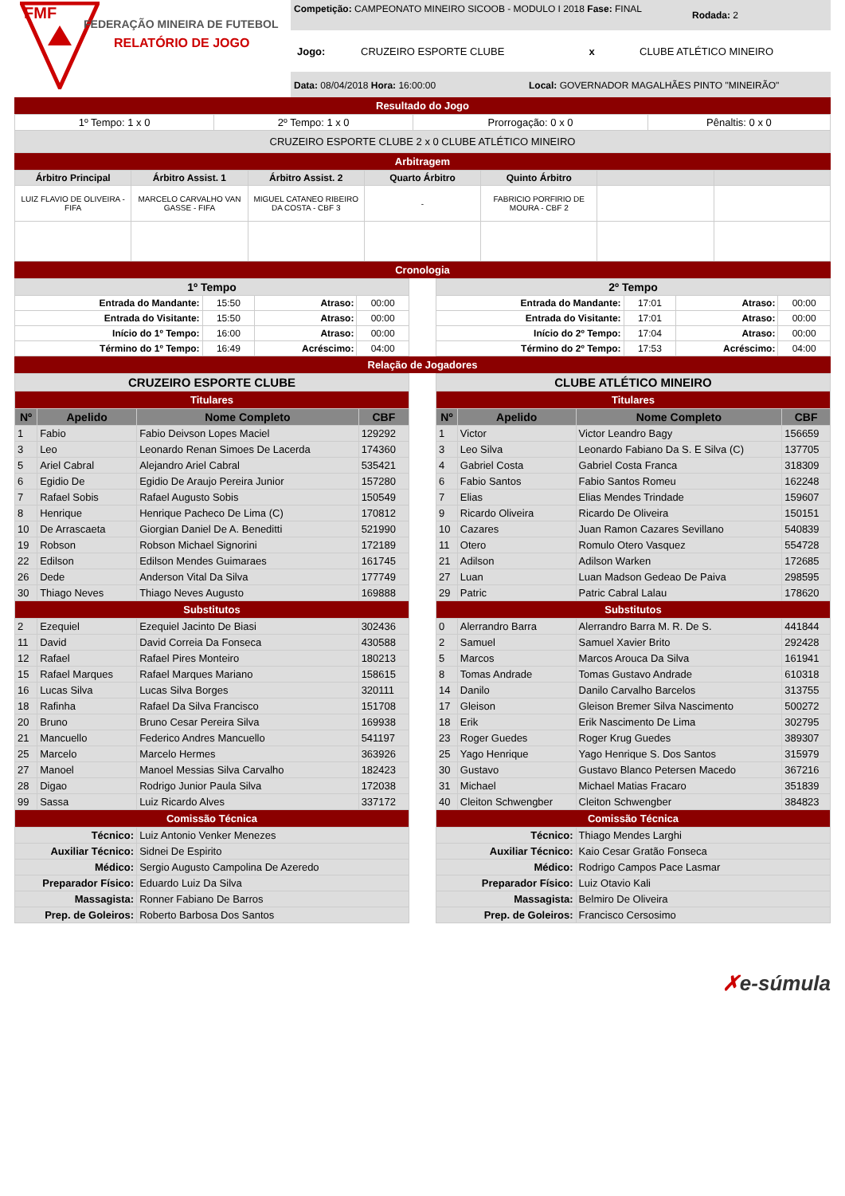FMF
FEDERAÇÃO MINEIRA DE FUTEBOL
RELATÓRIO DE JOGO
Competição: CAMPEONATO MINEIRO SICOOB - MODULO I 2018 Fase: FINAL
Rodada: 2
Jogo: CRUZEIRO ESPORTE CLUBE x CLUBE ATLÉTICO MINEIRO
Data: 08/04/2018 Hora: 16:00:00 Local: GOVERNADOR MAGALHÃES PINTO "MINEIRÃO"
Resultado do Jogo
| 1º Tempo: 1 x 0 | 2º Tempo: 1 x 0 | Prorrogação: 0 x 0 | Pênaltis: 0 x 0 |
| CRUZEIRO ESPORTE CLUBE 2 x 0 CLUBE ATLÉTICO MINEIRO | | | |
Arbitragem
| Árbitro Principal | Árbitro Assist. 1 | Árbitro Assist. 2 | Quarto Árbitro | Quinto Árbitro | | |
| --- | --- | --- | --- | --- | --- | --- |
| LUIZ FLAVIO DE OLIVEIRA - FIFA | MARCELO CARVALHO VAN GASSE - FIFA | MIGUEL CATANEO RIBEIRO DA COSTA - CBF 3 | - | FABRICIO PORFIRIO DE MOURA - CBF 2 | | |
Cronologia
| 1º Tempo | | | |
| --- | --- | --- | --- |
| Entrada do Mandante: | 15:50 | Atraso: | 00:00 |
| Entrada do Visitante: | 15:50 | Atraso: | 00:00 |
| Início do 1º Tempo: | 16:00 | Atraso: | 00:00 |
| Término do 1º Tempo: | 16:49 | Acréscimo: | 04:00 |
| 2º Tempo | | | |
| --- | --- | --- | --- |
| Entrada do Mandante: | 17:01 | Atraso: | 00:00 |
| Entrada do Visitante: | 17:01 | Atraso: | 00:00 |
| Início do 2º Tempo: | 17:04 | Atraso: | 00:00 |
| Término do 2º Tempo: | 17:53 | Acréscimo: | 04:00 |
Relação de Jogadores
| CRUZEIRO ESPORTE CLUBE | | | |
| --- | --- | --- | --- |
| Titulares | | | |
| Nº | Apelido | Nome Completo | CBF |
| 1 | Fabio | Fabio Deivson Lopes Maciel | 129292 |
| 3 | Leo | Leonardo Renan Simoes De Lacerda | 174360 |
| 5 | Ariel Cabral | Alejandro Ariel Cabral | 535421 |
| 6 | Egidio De | Egidio De Araujo Pereira Junior | 157280 |
| 7 | Rafael Sobis | Rafael Augusto Sobis | 150549 |
| 8 | Henrique | Henrique Pacheco De Lima (C) | 170812 |
| 10 | De Arrascaeta | Giorgian Daniel De A. Beneditti | 521990 |
| 19 | Robson | Robson Michael Signorini | 172189 |
| 22 | Edilson | Edilson Mendes Guimaraes | 161745 |
| 26 | Dede | Anderson Vital Da Silva | 177749 |
| 30 | Thiago Neves | Thiago Neves Augusto | 169888 |
| Substitutos | | | |
| 2 | Ezequiel | Ezequiel Jacinto De Biasi | 302436 |
| 11 | David | David Correia Da Fonseca | 430588 |
| 12 | Rafael | Rafael Pires Monteiro | 180213 |
| 15 | Rafael Marques | Rafael Marques Mariano | 158615 |
| 16 | Lucas Silva | Lucas Silva Borges | 320111 |
| 18 | Rafinha | Rafael Da Silva Francisco | 151708 |
| 20 | Bruno | Bruno Cesar Pereira Silva | 169938 |
| 21 | Mancuello | Federico Andres Mancuello | 541197 |
| 25 | Marcelo | Marcelo Hermes | 363926 |
| 27 | Manoel | Manoel Messias Silva Carvalho | 182423 |
| 28 | Digao | Rodrigo Junior Paula Silva | 172038 |
| 99 | Sassa | Luiz Ricardo Alves | 337172 |
| Comissão Técnica | | | |
| Técnico: | | Luiz Antonio Venker Menezes | |
| Auxiliar Técnico: | | Sidnei De Espirito | |
| Médico: | | Sergio Augusto Campolina De Azeredo | |
| Preparador Físico: | | Eduardo Luiz Da Silva | |
| Massagista: | | Ronner Fabiano De Barros | |
| Prep. de Goleiros: | | Roberto Barbosa Dos Santos | |
| CLUBE ATLÉTICO MINEIRO | | | |
| --- | --- | --- | --- |
| Titulares | | | |
| Nº | Apelido | Nome Completo | CBF |
| 1 | Victor | Victor Leandro Bagy | 156659 |
| 3 | Leo Silva | Leonardo Fabiano Da S. E Silva (C) | 137705 |
| 4 | Gabriel Costa | Gabriel Costa Franca | 318309 |
| 6 | Fabio Santos | Fabio Santos Romeu | 162248 |
| 7 | Elias | Elias Mendes Trindade | 159607 |
| 9 | Ricardo Oliveira | Ricardo De Oliveira | 150151 |
| 10 | Cazares | Juan Ramon Cazares Sevillano | 540839 |
| 11 | Otero | Romulo Otero Vasquez | 554728 |
| 21 | Adilson | Adilson Warken | 172685 |
| 27 | Luan | Luan Madson Gedeao De Paiva | 298595 |
| 29 | Patric | Patric Cabral Lalau | 178620 |
| Substitutos | | | |
| 0 | Alerrandro Barra | Alerrandro Barra M. R. De S. | 441844 |
| 2 | Samuel | Samuel Xavier Brito | 292428 |
| 5 | Marcos | Marcos Arouca Da Silva | 161941 |
| 8 | Tomas Andrade | Tomas Gustavo Andrade | 610318 |
| 14 | Danilo | Danilo Carvalho Barcelos | 313755 |
| 17 | Gleison | Gleison Bremer Silva Nascimento | 500272 |
| 18 | Erik | Erik Nascimento De Lima | 302795 |
| 23 | Roger Guedes | Roger Krug Guedes | 389307 |
| 25 | Yago Henrique | Yago Henrique S. Dos Santos | 315979 |
| 30 | Gustavo | Gustavo Blanco Petersen Macedo | 367216 |
| 31 | Michael | Michael Matias Fracaro | 351839 |
| 40 | Cleiton Schwengber | Cleiton Schwengber | 384823 |
| Comissão Técnica | | | |
| Técnico: | | Thiago Mendes Larghi | |
| Auxiliar Técnico: | | Kaio Cesar Gratão Fonseca | |
| Médico: | | Rodrigo Campos Pace Lasmar | |
| Preparador Físico: | | Luiz Otavio Kali | |
| Massagista: | | Belmiro De Oliveira | |
| Prep. de Goleiros: | | Francisco Cersosimo | |
✗e-súmula